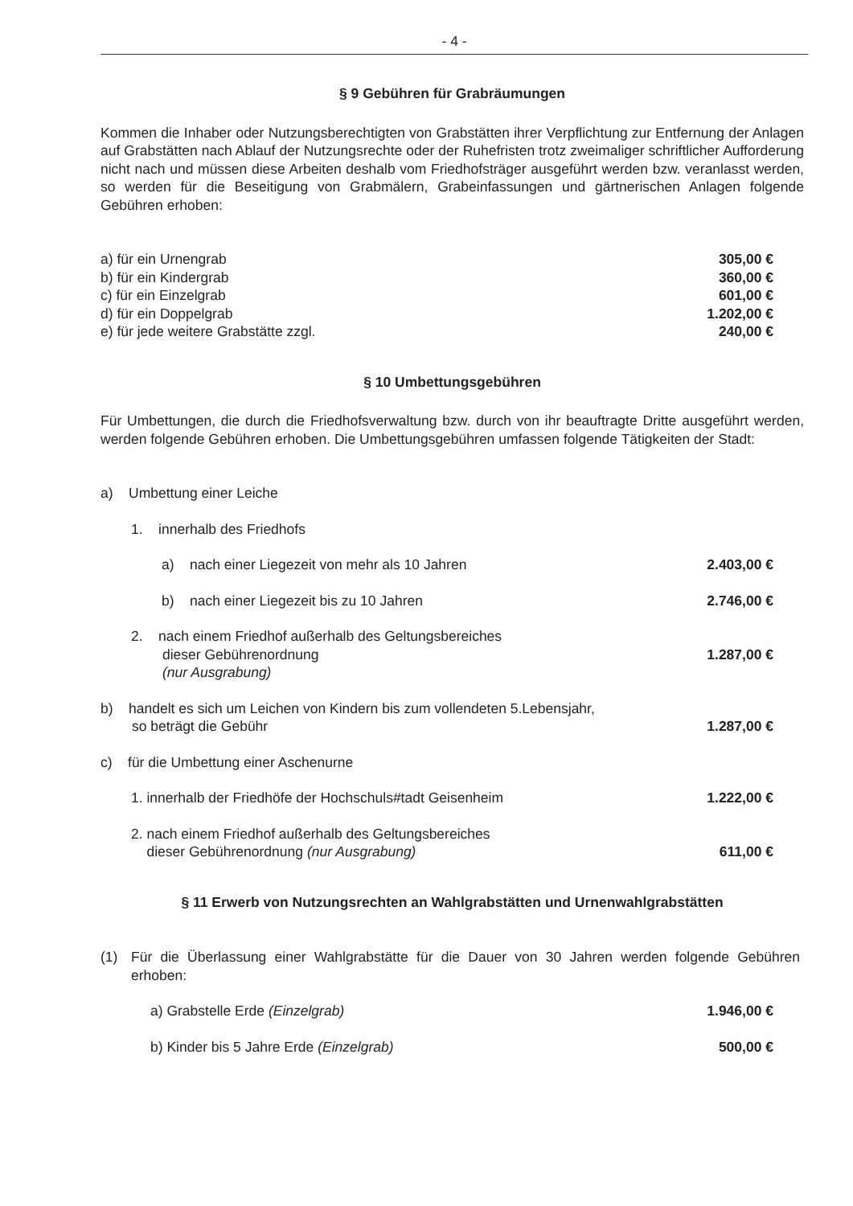- 4 -
§ 9 Gebühren für Grabräumungen
Kommen die Inhaber oder Nutzungsberechtigten von Grabstätten ihrer Verpflichtung zur Entfernung der Anlagen auf Grabstätten nach Ablauf der Nutzungsrechte oder der Ruhefristen trotz zweimaliger schriftlicher Aufforderung nicht nach und müssen diese Arbeiten deshalb vom Friedhofsträger ausgeführt werden bzw. veranlasst werden, so werden für die Beseitigung von Grabmälern, Grabeinfassungen und gärtnerischen Anlagen folgende Gebühren erhoben:
a) für ein Urnengrab 305,00 €
b) für ein Kindergrab 360,00 €
c) für ein Einzelgrab 601,00 €
d) für ein Doppelgrab 1.202,00 €
e) für jede weitere Grabstätte zzgl. 240,00 €
§ 10 Umbettungsgebühren
Für Umbettungen, die durch die Friedhofsverwaltung bzw. durch von ihr beauftragte Dritte ausgeführt werden, werden folgende Gebühren erhoben. Die Umbettungsgebühren umfassen folgende Tätigkeiten der Stadt:
a) Umbettung einer Leiche
1. innerhalb des Friedhofs
a) nach einer Liegezeit von mehr als 10 Jahren 2.403,00 €
b) nach einer Liegezeit bis zu 10 Jahren 2.746,00 €
2. nach einem Friedhof außerhalb des Geltungsbereiches
dieser Gebührenordnung
(nur Ausgrabung) 1.287,00 €
b) handelt es sich um Leichen von Kindern bis zum vollendeten 5.Lebensjahr,
so beträgt die Gebühr 1.287,00 €
c) für die Umbettung einer Aschenurne
1. innerhalb der Friedhöfe der Hochschuls#tadt Geisenheim 1.222,00 €
2. nach einem Friedhof außerhalb des Geltungsbereiches
dieser Gebührenordnung (nur Ausgrabung) 611,00 €
§ 11 Erwerb von Nutzungsrechten an Wahlgrabstätten und Urnenwahlgrabstätten
(1) Für die Überlassung einer Wahlgrabstätte für die Dauer von 30 Jahren werden folgende Gebühren erhoben:
a) Grabstelle Erde (Einzelgrab) 1.946,00 €
b) Kinder bis 5 Jahre Erde (Einzelgrab) 500,00 €